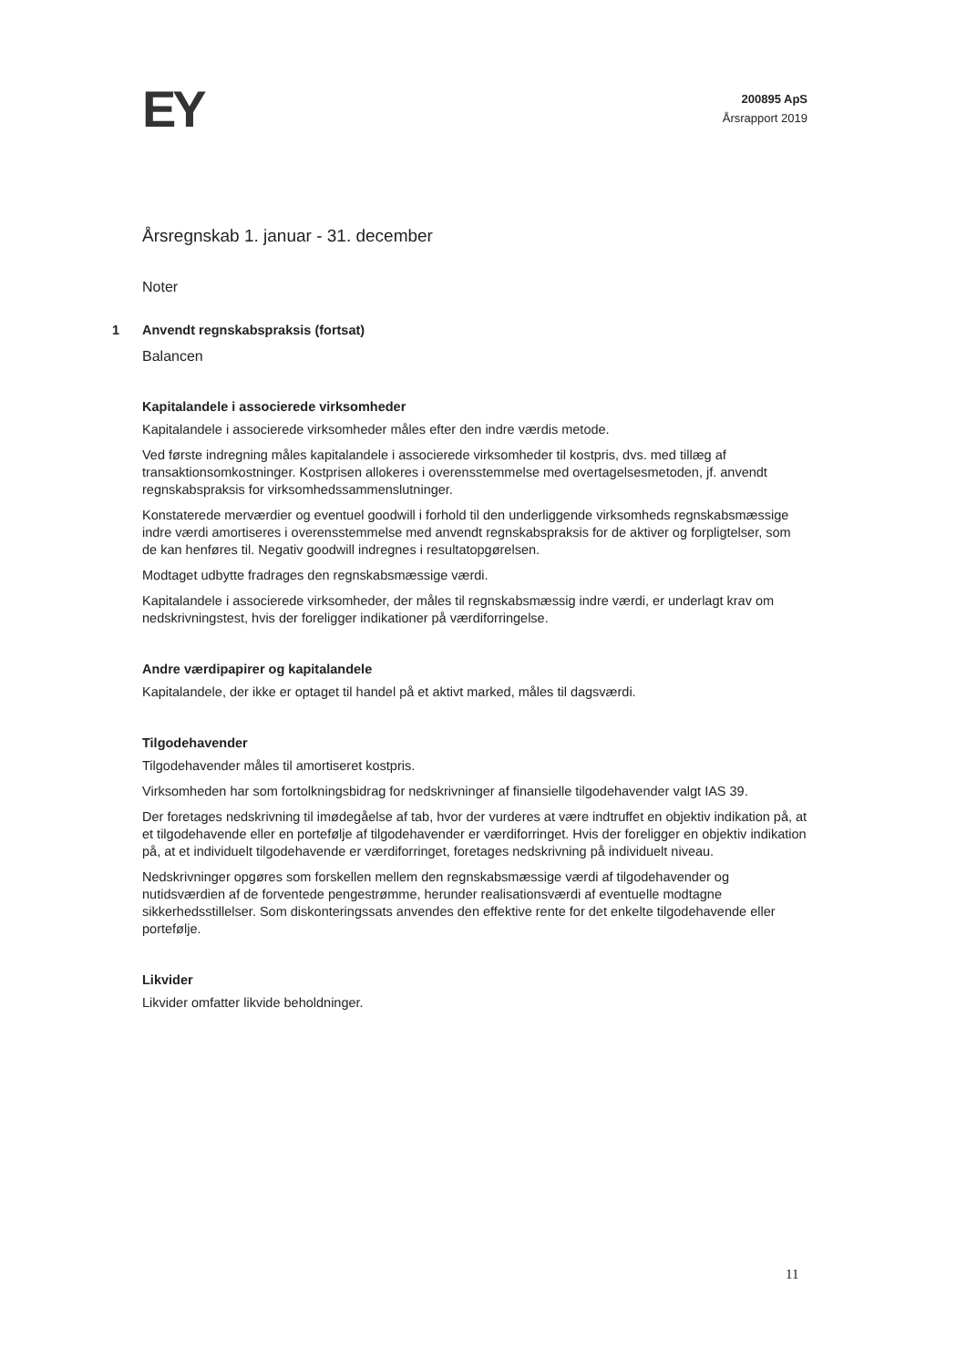EY
200895 ApS
Årsrapport 2019
Årsregnskab 1. januar - 31. december
Noter
1 Anvendt regnskabspraksis (fortsat)
Balancen
Kapitalandele i associerede virksomheder
Kapitalandele i associerede virksomheder måles efter den indre værdis metode.
Ved første indregning måles kapitalandele i associerede virksomheder til kostpris, dvs. med tillæg af transaktionsomkostninger. Kostprisen allokeres i overensstemmelse med overtagelsesmetoden, jf. anvendt regnskabspraksis for virksomhedssammenslutninger.
Konstaterede merværdier og eventuel goodwill i forhold til den underliggende virksomheds regnskabsmæssige indre værdi amortiseres i overensstemmelse med anvendt regnskabspraksis for de aktiver og forpligtelser, som de kan henføres til. Negativ goodwill indregnes i resultatopgørelsen.
Modtaget udbytte fradrages den regnskabsmæssige værdi.
Kapitalandele i associerede virksomheder, der måles til regnskabsmæssig indre værdi, er underlagt krav om nedskrivningstest, hvis der foreligger indikationer på værdiforringelse.
Andre værdipapirer og kapitalandele
Kapitalandele, der ikke er optaget til handel på et aktivt marked, måles til dagsværdi.
Tilgodehavender
Tilgodehavender måles til amortiseret kostpris.
Virksomheden har som fortolkningsbidrag for nedskrivninger af finansielle tilgodehavender valgt IAS 39.
Der foretages nedskrivning til imødegåelse af tab, hvor der vurderes at være indtruffet en objektiv indikation på, at et tilgodehavende eller en portefølje af tilgodehavender er værdiforringet. Hvis der foreligger en objektiv indikation på, at et individuelt tilgodehavende er værdiforringet, foretages nedskrivning på individuelt niveau.
Nedskrivninger opgøres som forskellen mellem den regnskabsmæssige værdi af tilgodehavender og nutidsværdien af de forventede pengestrømme, herunder realisationsværdi af eventuelle modtagne sikkerhedsstillelser. Som diskonteringssats anvendes den effektive rente for det enkelte tilgodehavende eller portefølje.
Likvider
Likvider omfatter likvide beholdninger.
11